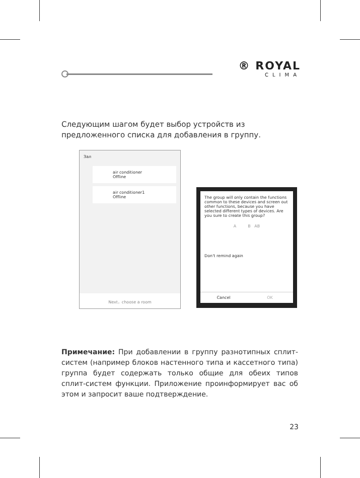® ROYAL
CLIMA
Следующим шагом будет выбор устройств из предложенного списка для добавления в группу.
Зал
air conditioner
Offline
air conditioner1
Offline
Next，choose a room
The group will only contain the functions common to these devices and screen out other functions, because you have selected different types of devices. Are you sure to create this group?
A B AB
Don't remind again
Cancel OK
Примечание: При добавлении в группу разнотипных сплит-систем (например блоков настенного типа и кассетного типа) группа будет содержать только общие для обеих типов сплит-систем функции. Приложение проинформирует вас об этом и запросит ваше подтверждение.
23